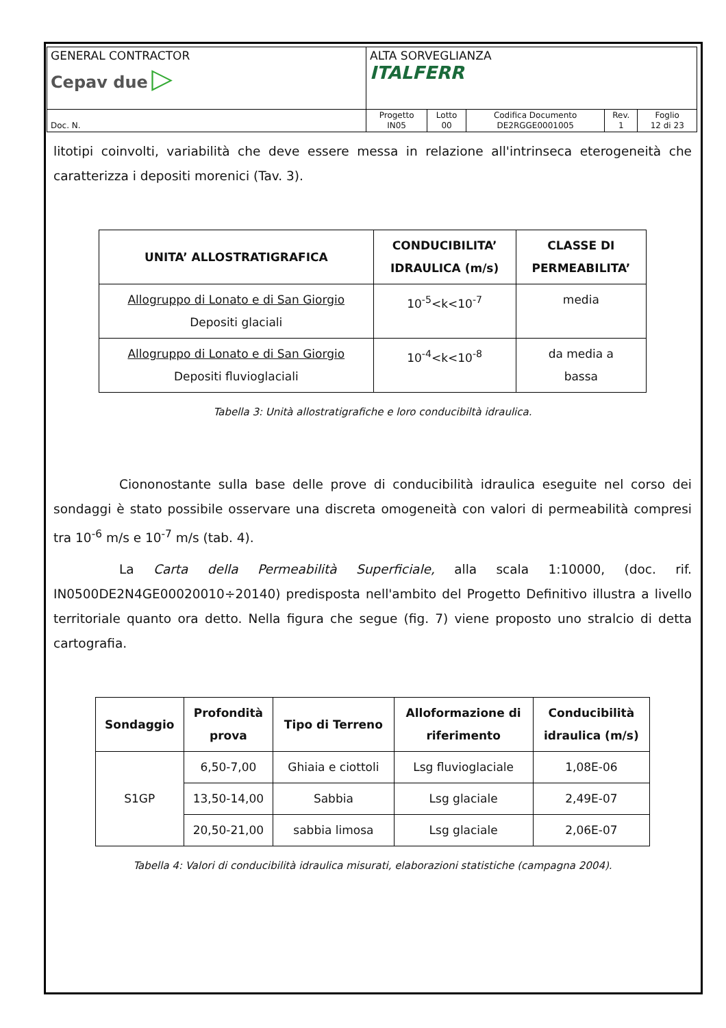| GENERAL CONTRACTOR Cepav due ▷ | ALTA SORVEGLIANZA ITALFERR | | | | |
| Doc. N. | Progetto IN05 | Lotto 00 | Codifica Documento DE2RGGE0001005 | Rev. 1 | Foglio 12 di 23 |
litotipi coinvolti, variabilità che deve essere messa in relazione all'intrinseca eterogeneità che caratterizza i depositi morenici (Tav. 3).
| UNITA’ ALLOSTRATIGRAFICA | CONDUCIBILITA’ IDRAULICA (m/s) | CLASSE DI PERMEABILITA’ |
| --- | --- | --- |
| Allogruppo di Lonato e di San Giorgio Depositi glaciali | 10<sup>-5</sup><k<10<sup>-7</sup> | media |
| Allogruppo di Lonato e di San Giorgio Depositi fluvioglaciali | 10<sup>-4</sup><k<10<sup>-8</sup> | da media a bassa |
Tabella 3: Unità allostratigrafiche e loro conducibiltà idraulica.
Ciononostante sulla base delle prove di conducibilità idraulica eseguite nel corso dei sondaggi è stato possibile osservare una discreta omogeneità con valori di permeabilità compresi tra 10<sup>-6</sup> m/s e 10<sup>-7</sup> m/s (tab. 4).
La Carta della Permeabilità Superficiale, alla scala 1:10000, (doc. rif. IN0500DE2N4GE00020010÷20140) predisposta nell'ambito del Progetto Definitivo illustra a livello territoriale quanto ora detto. Nella figura che segue (fig. 7) viene proposto uno stralcio di detta cartografia.
| Sondaggio | Profondità prova | Tipo di Terreno | Alloformazione di riferimento | Conducibilità idraulica (m/s) |
| --- | --- | --- | --- | --- |
| S1GP | 6,50-7,00 | Ghiaia e ciottoli | Lsg fluvioglaciale | 1,08E-06 |
| | 13,50-14,00 | Sabbia | Lsg glaciale | 2,49E-07 |
| | 20,50-21,00 | sabbia limosa | Lsg glaciale | 2,06E-07 |
Tabella 4: Valori di conducibilità idraulica misurati, elaborazioni statistiche (campagna 2004).